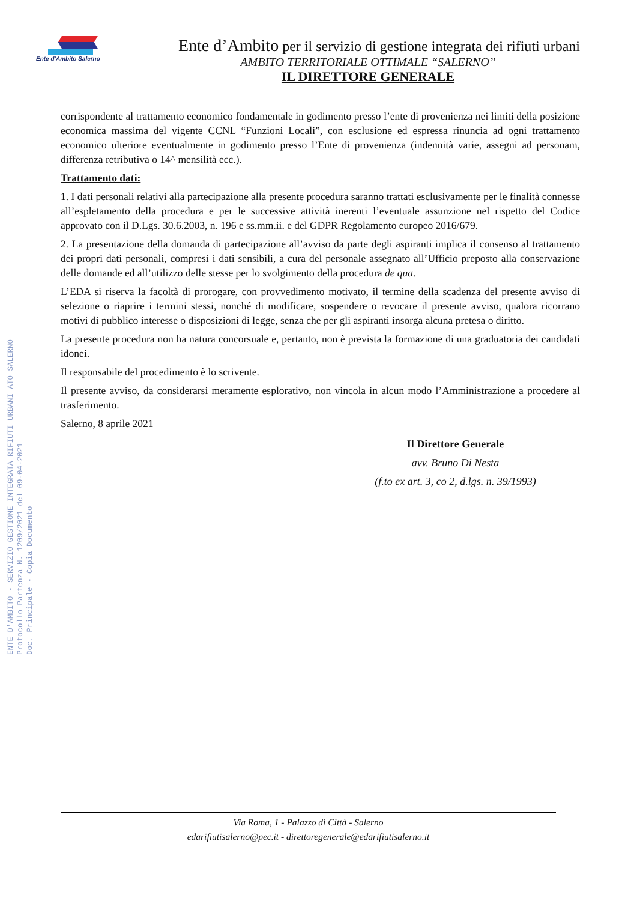Ente d'Ambito Salerno
Ente d’Ambito per il servizio di gestione integrata dei rifiuti urbani
AMBITO TERRITORIALE OTTIMALE “SALERNO”
IL DIRETTORE GENERALE
ENTE D'AMBITO - SERVIZIO GESTIONE INTEGRATA RIFIUTI URBANI ATO SALERNO
Protocollo Partenza N. 1209/2021 del 09-04-2021
Doc. Principale - Copia Documento
corrispondente al trattamento economico fondamentale in godimento presso l’ente di provenienza nei limiti della posizione economica massima del vigente CCNL “Funzioni Locali”, con esclusione ed espressa rinuncia ad ogni trattamento economico ulteriore eventualmente in godimento presso l’Ente di provenienza (indennità varie, assegni ad personam, differenza retributiva o 14^ mensilità ecc.).
Trattamento dati:
1. I dati personali relativi alla partecipazione alla presente procedura saranno trattati esclusivamente per le finalità connesse all’espletamento della procedura e per le successive attività inerenti l’eventuale assunzione nel rispetto del Codice approvato con il D.Lgs. 30.6.2003, n. 196 e ss.mm.ii. e del GDPR Regolamento europeo 2016/679.
2. La presentazione della domanda di partecipazione all’avviso da parte degli aspiranti implica il consenso al trattamento dei propri dati personali, compresi i dati sensibili, a cura del personale assegnato all’Ufficio preposto alla conservazione delle domande ed all’utilizzo delle stesse per lo svolgimento della procedura de qua.
L’EDA si riserva la facoltà di prorogare, con provvedimento motivato, il termine della scadenza del presente avviso di selezione o riaprire i termini stessi, nonché di modificare, sospendere o revocare il presente avviso, qualora ricorrano motivi di pubblico interesse o disposizioni di legge, senza che per gli aspiranti insorga alcuna pretesa o diritto.
La presente procedura non ha natura concorsuale e, pertanto, non è prevista la formazione di una graduatoria dei candidati idonei.
Il responsabile del procedimento è lo scrivente.
Il presente avviso, da considerarsi meramente esplorativo, non vincola in alcun modo l’Amministrazione a procedere al trasferimento.
Salerno, 8 aprile 2021
Il Direttore Generale
avv. Bruno Di Nesta
(f.to ex art. 3, co 2, d.lgs. n. 39/1993)
Via Roma, 1 - Palazzo di Città - Salerno
edarifiutisalerno@pec.it - direttoregenerale@edarifiutisalerno.it